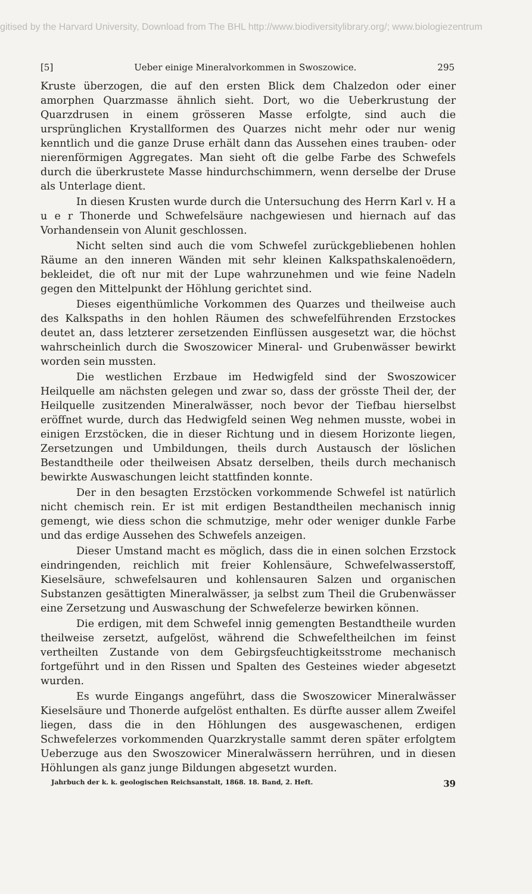gitised by the Harvard University, Download from The BHL http://www.biodiversitylibrary.org/; www.biologiezentrum
[5] Ueber einige Mineralvorkommen in Swoszowice. 295
Kruste überzogen, die auf den ersten Blick dem Chalzedon oder einer amorphen Quarzmasse ähnlich sieht. Dort, wo die Ueberkrustung der Quarzdrusen in einem grösseren Masse erfolgte, sind auch die ursprünglichen Krystallformen des Quarzes nicht mehr oder nur wenig kenntlich und die ganze Druse erhält dann das Aussehen eines trauben- oder nierenförmigen Aggregates. Man sieht oft die gelbe Farbe des Schwefels durch die überkrustete Masse hindurchschimmern, wenn derselbe der Druse als Unterlage dient.
In diesen Krusten wurde durch die Untersuchung des Herrn Karl v. H a u e r Thonerde und Schwefelsäure nachgewiesen und hiernach auf das Vorhandensein von Alunit geschlossen.
Nicht selten sind auch die vom Schwefel zurückgebliebenen hohlen Räume an den inneren Wänden mit sehr kleinen Kalkspathskalenoëdern, bekleidet, die oft nur mit der Lupe wahrzunehmen und wie feine Nadeln gegen den Mittelpunkt der Höhlung gerichtet sind.
Dieses eigenthümliche Vorkommen des Quarzes und theilweise auch des Kalkspaths in den hohlen Räumen des schwefelführenden Erzstockes deutet an, dass letzterer zersetzenden Einflüssen ausgesetzt war, die höchst wahrscheinlich durch die Swoszowicer Mineral- und Grubenwässer bewirkt worden sein mussten.
Die westlichen Erzbaue im Hedwigfeld sind der Swoszowicer Heilquelle am nächsten gelegen und zwar so, dass der grösste Theil der, der Heilquelle zusitzenden Mineralwässer, noch bevor der Tiefbau hierselbst eröffnet wurde, durch das Hedwigfeld seinen Weg nehmen musste, wobei in einigen Erzstöcken, die in dieser Richtung und in diesem Horizonte liegen, Zersetzungen und Umbildungen, theils durch Austausch der löslichen Bestandtheile oder theilweisen Absatz derselben, theils durch mechanisch bewirkte Auswaschungen leicht stattfinden konnte.
Der in den besagten Erzstöcken vorkommende Schwefel ist natürlich nicht chemisch rein. Er ist mit erdigen Bestandtheilen mechanisch innig gemengt, wie diess schon die schmutzige, mehr oder weniger dunkle Farbe und das erdige Aussehen des Schwefels anzeigen.
Dieser Umstand macht es möglich, dass die in einen solchen Erzstock eindringenden, reichlich mit freier Kohlensäure, Schwefelwasserstoff, Kieselsäure, schwefelsauren und kohlensauren Salzen und organischen Substanzen gesättigten Mineralwässer, ja selbst zum Theil die Grubenwässer eine Zersetzung und Auswaschung der Schwefelerze bewirken können.
Die erdigen, mit dem Schwefel innig gemengten Bestandtheile wurden theilweise zersetzt, aufgelöst, während die Schwefeltheilchen im feinst vertheilten Zustande von dem Gebirgsfeuchtigkeitsstrome mechanisch fortgeführt und in den Rissen und Spalten des Gesteines wieder abgesetzt wurden.
Es wurde Eingangs angeführt, dass die Swoszowicer Mineralwässer Kieselsäure und Thonerde aufgelöst enthalten. Es dürfte ausser allem Zweifel liegen, dass die in den Höhlungen des ausgewaschenen, erdigen Schwefelerzes vorkommenden Quarzkrystalle sammt deren später erfolgtem Ueberzuge aus den Swoszowicer Mineralwässern herrühren, und in diesen Höhlungen als ganz junge Bildungen abgesetzt wurden.
Jahrbuch der k. k. geologischen Reichsanstalt, 1868. 18. Band, 2. Heft. 39